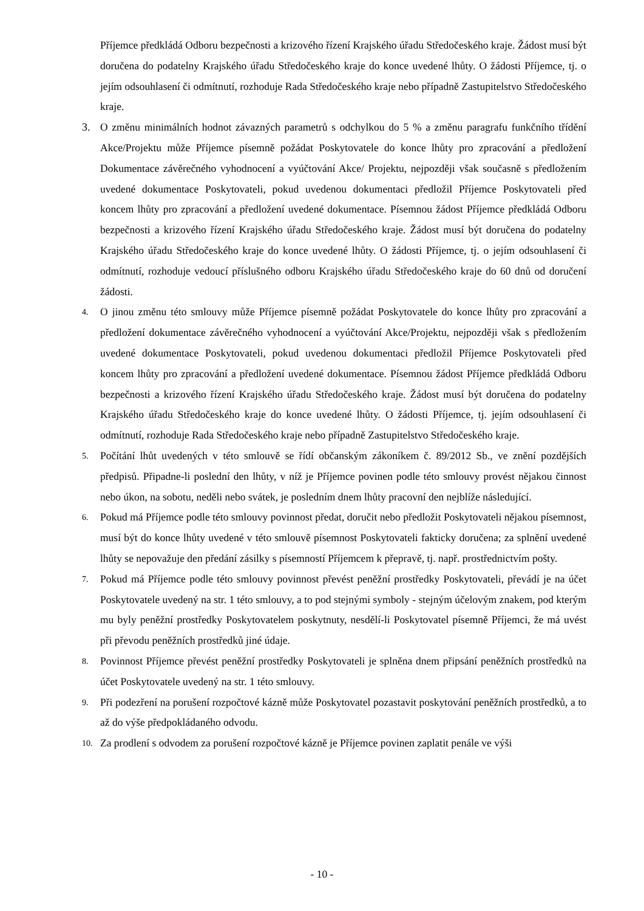Příjemce předkládá Odboru bezpečnosti a krizového řízení Krajského úřadu Středočeského kraje. Žádost musí být doručena do podatelny Krajského úřadu Středočeského kraje do konce uvedené lhůty. O žádosti Příjemce, tj. o jejím odsouhlasení či odmítnutí, rozhoduje Rada Středočeského kraje nebo případně Zastupitelstvo Středočeského kraje.
3. O změnu minimálních hodnot závazných parametrů s odchylkou do 5 % a změnu paragrafu funkčního třídění Akce/Projektu může Příjemce písemně požádat Poskytovatele do konce lhůty pro zpracování a předložení Dokumentace závěrečného vyhodnocení a vyúčtování Akce/ Projektu, nejpozději však současně s předložením uvedené dokumentace Poskytovateli, pokud uvedenou dokumentaci předložil Příjemce Poskytovateli před koncem lhůty pro zpracování a předložení uvedené dokumentace. Písemnou žádost Příjemce předkládá Odboru bezpečnosti a krizového řízení Krajského úřadu Středočeského kraje. Žádost musí být doručena do podatelny Krajského úřadu Středočeského kraje do konce uvedené lhůty. O žádosti Příjemce, tj. o jejím odsouhlasení či odmítnutí, rozhoduje vedoucí příslušného odboru Krajského úřadu Středočeského kraje do 60 dnů od doručení žádosti.
4.
O jinou změnu této smlouvy může Příjemce písemně požádat Poskytovatele do konce lhůty pro zpracování a předložení dokumentace závěrečného vyhodnocení a vyúčtování Akce/Projektu, nejpozději však s předložením uvedené dokumentace Poskytovateli, pokud uvedenou dokumentaci předložil Příjemce Poskytovateli před koncem lhůty pro zpracování a předložení uvedené dokumentace. Písemnou žádost Příjemce předkládá Odboru bezpečnosti a krizového řízení Krajského úřadu Středočeského kraje. Žádost musí být doručena do podatelny Krajského úřadu Středočeského kraje do konce uvedené lhůty. O žádosti Příjemce, tj. jejím odsouhlasení či odmítnutí, rozhoduje Rada Středočeského kraje nebo případně Zastupitelstvo Středočeského kraje.
5.
Počítání lhůt uvedených v této smlouvě se řídí občanským zákoníkem č. 89/2012 Sb., ve znění pozdějších předpisů. Připadne-li poslední den lhůty, v níž je Příjemce povinen podle této smlouvy provést nějakou činnost nebo úkon, na sobotu, neděli nebo svátek, je posledním dnem lhůty pracovní den nejblíže následující.
6.
Pokud má Příjemce podle této smlouvy povinnost předat, doručit nebo předložit Poskytovateli nějakou písemnost, musí být do konce lhůty uvedené v této smlouvě písemnost Poskytovateli fakticky doručena; za splnění uvedené lhůty se nepovažuje den předání zásilky s písemností Příjemcem k přepravě, tj. např. prostřednictvím pošty.
7.
Pokud má Příjemce podle této smlouvy povinnost převést peněžní prostředky Poskytovateli, převádí je na účet Poskytovatele uvedený na str. 1 této smlouvy, a to pod stejnými symboly - stejným účelovým znakem, pod kterým mu byly peněžní prostředky Poskytovatelem poskytnuty, nesdělí-li Poskytovatel písemně Příjemci, že má uvést při převodu peněžních prostředků jiné údaje.
8.
Povinnost Příjemce převést peněžní prostředky Poskytovateli je splněna dnem připsání peněžních prostředků na účet Poskytovatele uvedený na str. 1 této smlouvy.
9.
Při podezření na porušení rozpočtové kázně může Poskytovatel pozastavit poskytování peněžních prostředků, a to až do výše předpokládaného odvodu.
10.
Za prodlení s odvodem za porušení rozpočtové kázně je Příjemce povinen zaplatit penále ve výši
- 10 -